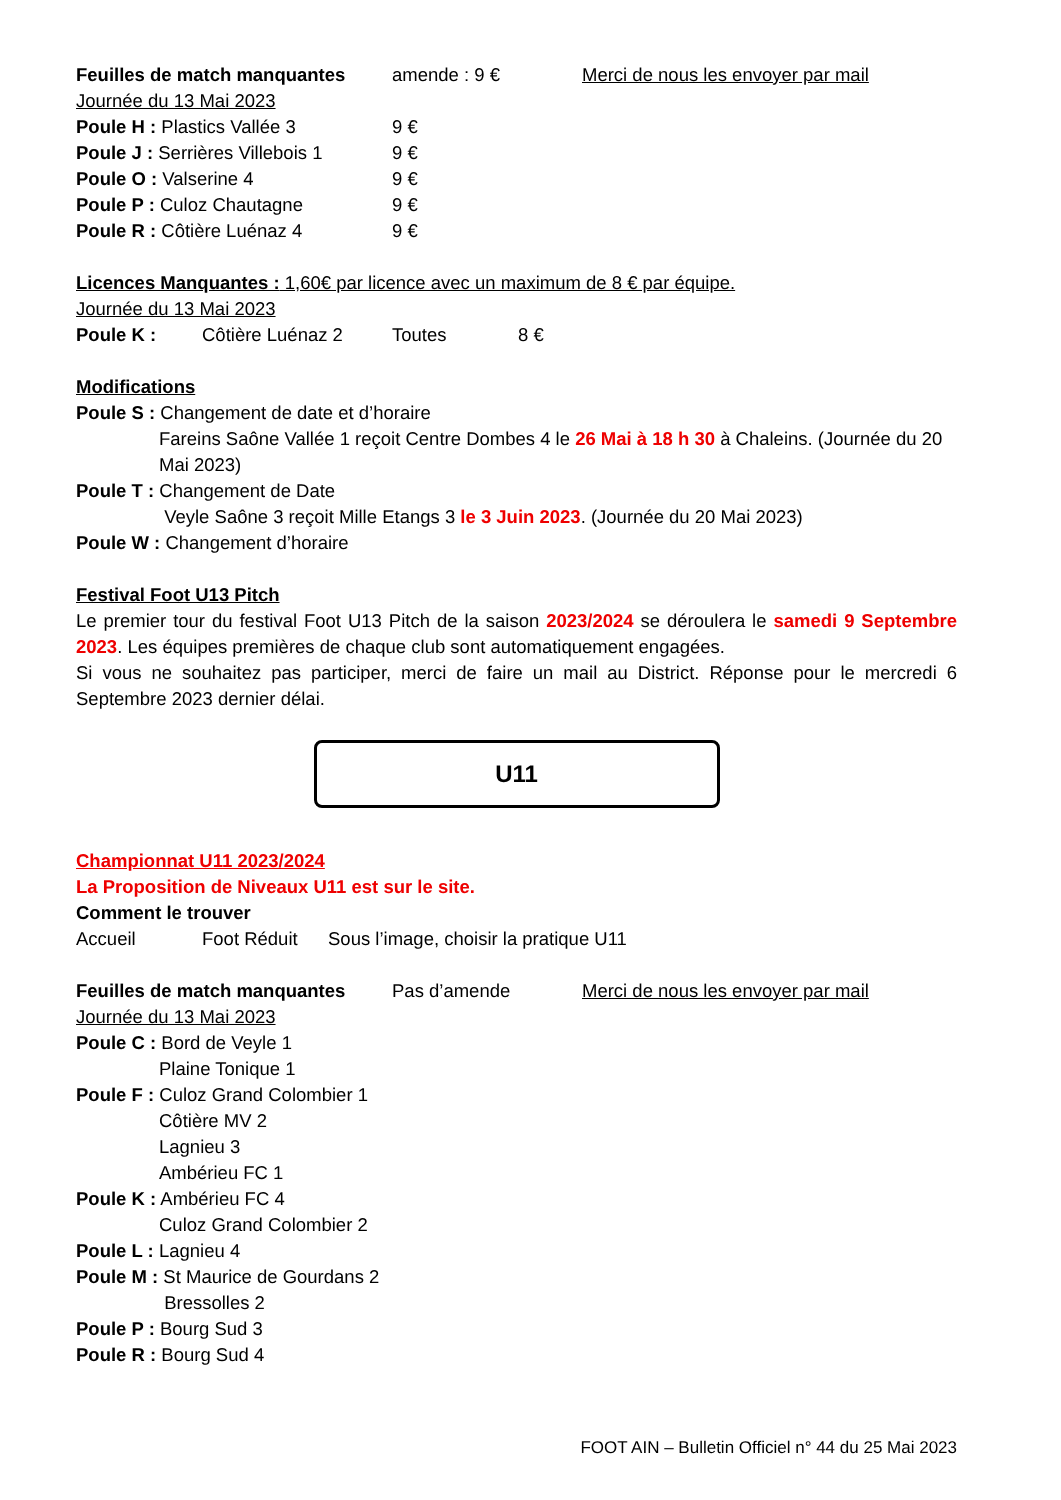Feuilles de match manquantes amende : 9 € Merci de nous les envoyer par mail
Journée du 13 Mai 2023
Poule H : Plastics Vallée 3 9 €
Poule J : Serrières Villebois 1 9 €
Poule O : Valserine 4 9 €
Poule P : Culoz Chautagne 9 €
Poule R : Côtière Luénaz 4 9 €
Licences Manquantes : 1,60€ par licence avec un maximum de 8 € par équipe.
Journée du 13 Mai 2023
Poule K : Côtière Luénaz 2 Toutes 8 €
Modifications
Poule S : Changement de date et d’horaire
Fareins Saône Vallée 1 reçoit Centre Dombes 4 le 26 Mai à 18 h 30 à Chaleins. (Journée du 20 Mai 2023)
Poule T : Changement de Date
Veyle Saône 3 reçoit Mille Etangs 3 le 3 Juin 2023. (Journée du 20 Mai 2023)
Poule W : Changement d’horaire
Festival Foot U13 Pitch
Le premier tour du festival Foot U13 Pitch de la saison 2023/2024 se déroulera le samedi 9 Septembre 2023. Les équipes premières de chaque club sont automatiquement engagées.
Si vous ne souhaitez pas participer, merci de faire un mail au District. Réponse pour le mercredi 6 Septembre 2023 dernier délai.
U11
Championnat U11 2023/2024
La Proposition de Niveaux U11 est sur le site.
Comment le trouver
Accueil Foot Réduit Sous l’image, choisir la pratique U11
Feuilles de match manquantes Pas d’amende Merci de nous les envoyer par mail
Journée du 13 Mai 2023
Poule C : Bord de Veyle 1
Plaine Tonique 1
Poule F : Culoz Grand Colombier 1
Côtière MV 2
Lagnieu 3
Ambérieu FC 1
Poule K : Ambérieu FC 4
Culoz Grand Colombier 2
Poule L : Lagnieu 4
Poule M : St Maurice de Gourdans 2
Bressolles 2
Poule P : Bourg Sud 3
Poule R : Bourg Sud 4
FOOT AIN – Bulletin Officiel n° 44 du 25 Mai 2023